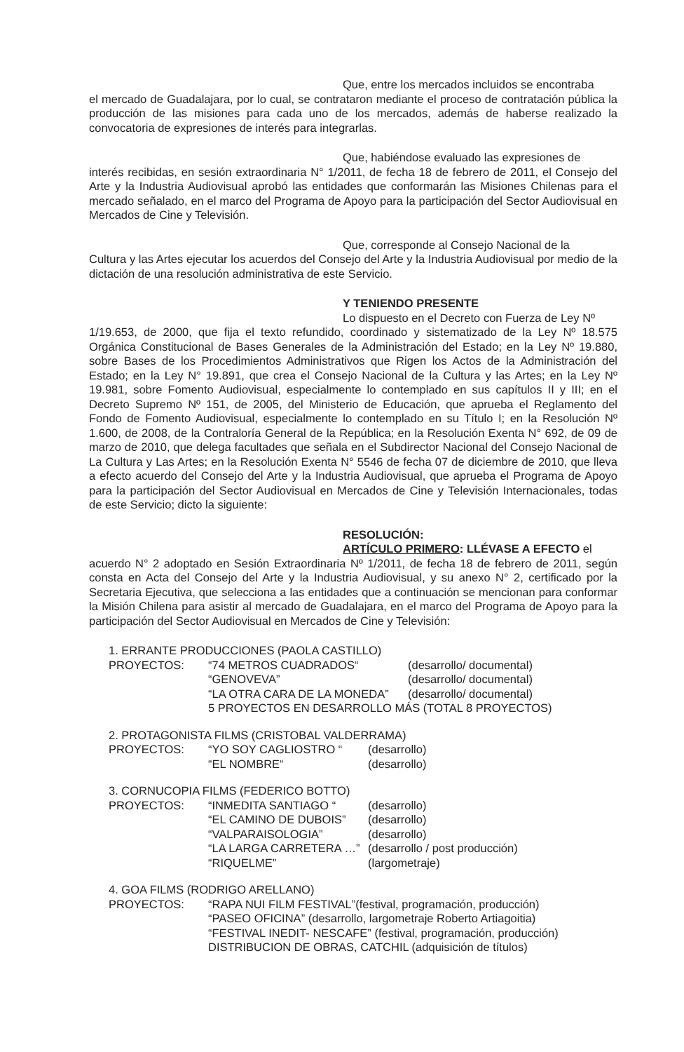Que, entre los mercados incluidos se encontraba
el mercado de Guadalajara, por lo cual, se contrataron mediante el proceso de contratación pública la producción de las misiones para cada uno de los mercados, además de haberse realizado la convocatoria de expresiones de interés para integrarlas.
Que, habiéndose evaluado las expresiones de
interés recibidas, en sesión extraordinaria N° 1/2011, de fecha 18 de febrero de 2011, el Consejo del Arte y la Industria Audiovisual aprobó las entidades que conformarán las Misiones Chilenas para el mercado señalado, en el marco del Programa de Apoyo para la participación del Sector Audiovisual en Mercados de Cine y Televisión.
Que, corresponde al Consejo Nacional de la
Cultura y las Artes ejecutar los acuerdos del Consejo del Arte y la Industria Audiovisual por medio de la dictación de una resolución administrativa de este Servicio.
Y TENIENDO PRESENTE
Lo dispuesto en el Decreto con Fuerza de Ley Nº
1/19.653, de 2000, que fija el texto refundido, coordinado y sistematizado de la Ley Nº 18.575 Orgánica Constitucional de Bases Generales de la Administración del Estado; en la Ley Nº 19.880, sobre Bases de los Procedimientos Administrativos que Rigen los Actos de la Administración del Estado; en la Ley N° 19.891, que crea el Consejo Nacional de la Cultura y las Artes; en la Ley Nº 19.981, sobre Fomento Audiovisual, especialmente lo contemplado en sus capítulos II y III; en el Decreto Supremo Nº 151, de 2005, del Ministerio de Educación, que aprueba el Reglamento del Fondo de Fomento Audiovisual, especialmente lo contemplado en su Título I; en la Resolución Nº 1.600, de 2008, de la Contraloría General de la República; en la Resolución Exenta N° 692, de 09 de marzo de 2010, que delega facultades que señala en el Subdirector Nacional del Consejo Nacional de La Cultura y Las Artes; en la Resolución Exenta N° 5546 de fecha 07 de diciembre de 2010, que lleva a efecto acuerdo del Consejo del Arte y la Industria Audiovisual, que aprueba el Programa de Apoyo para la participación del Sector Audiovisual en Mercados de Cine y Televisión Internacionales, todas de este Servicio; dicto la siguiente:
RESOLUCIÓN:
ARTÍCULO PRIMERO: LLÉVASE A EFECTO el
acuerdo N° 2 adoptado en Sesión Extraordinaria Nº 1/2011, de fecha 18 de febrero de 2011, según consta en Acta del Consejo del Arte y la Industria Audiovisual, y su anexo N° 2, certificado por la Secretaria Ejecutiva, que selecciona a las entidades que a continuación se mencionan para conformar la Misión Chilena para asistir al mercado de Guadalajara, en el marco del Programa de Apoyo para la participación del Sector Audiovisual en Mercados de Cine y Televisión:
1. ERRANTE PRODUCCIONES (PAOLA CASTILLO)
PROYECTOS: “74 METROS CUADRADOS“(desarrollo/ documental)
“GENOVEVA” (desarrollo/ documental)
“LA OTRA CARA DE LA MONEDA” (desarrollo/ documental)
5 PROYECTOS EN DESARROLLO MÁS (TOTAL 8 PROYECTOS)
2. PROTAGONISTA FILMS (CRISTOBAL VALDERRAMA)
PROYECTOS: “YO SOY CAGLIOSTRO “(desarrollo)
“EL NOMBRE“(desarrollo)
3. CORNUCOPIA FILMS (FEDERICO BOTTO)
PROYECTOS: “INMEDITA SANTIAGO “(desarrollo)
“EL CAMINO DE DUBOIS” (desarrollo)
“VALPARAISOLOGIA” (desarrollo)
“LA LARGA CARRETERA …” (desarrollo / post producción)
“RIQUELME” (largometraje)
4. GOA FILMS (RODRIGO ARELLANO)
PROYECTOS: “RAPA NUI FILM FESTIVAL”(festival, programación, producción)
“PASEO OFICINA” (desarrollo, largometraje Roberto Artiagoitia)
“FESTIVAL INEDIT- NESCAFE” (festival, programación, producción)
DISTRIBUCION DE OBRAS, CATCHIL (adquisición de títulos)